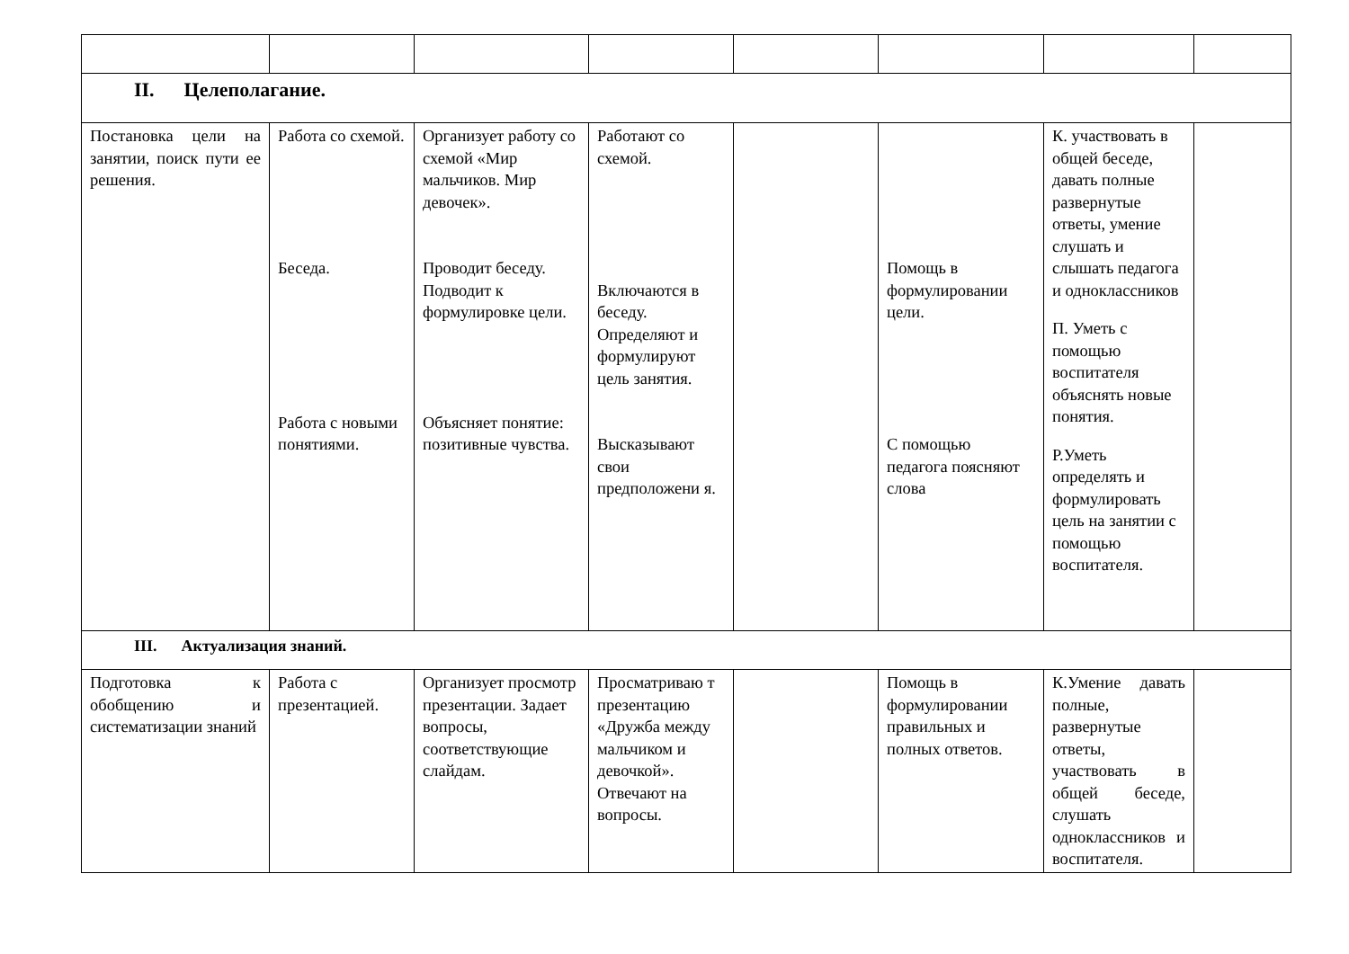| II. Целеполагание. | | | | | | | |
| Постановка цели на занятии, поиск пути ее решения. | Работа со схемой. Беседа. Работа с новыми понятиями. | Организует работу со схемой «Мир мальчиков. Мир девочек». Проводит беседу. Подводит к формулировке цели. Объясняет понятие: позитивные чувства. | Работают со схемой. Включаются в беседу. Определяют и формулируют цель занятия. Высказывают свои предположени я. | | Помощь в формулировании цели. С помощью педагога поясняют слова | К. участвовать в общей беседе, давать полные развернутые ответы, умение слушать и слышать педагога и одноклассников П. Уметь с помощью воспитателя объяснять новые понятия. Р.Уметь определять и формулировать цель на занятии с помощью воспитателя. | |
| III. Актуализация знаний. | | | | | | | |
| Подготовка к обобщению и систематизации знаний | Работа с презентацией. | Организует просмотр презентации. Задает вопросы, соответствующие слайдам. | Просматриваю т презентацию «Дружба между мальчиком и девочкой». Отвечают на вопросы. | | Помощь в формулировании правильных и полных ответов. | К.Умение давать полные, развернутые ответы, участвовать в общей беседе, слушать одноклассников и воспитателя. | |